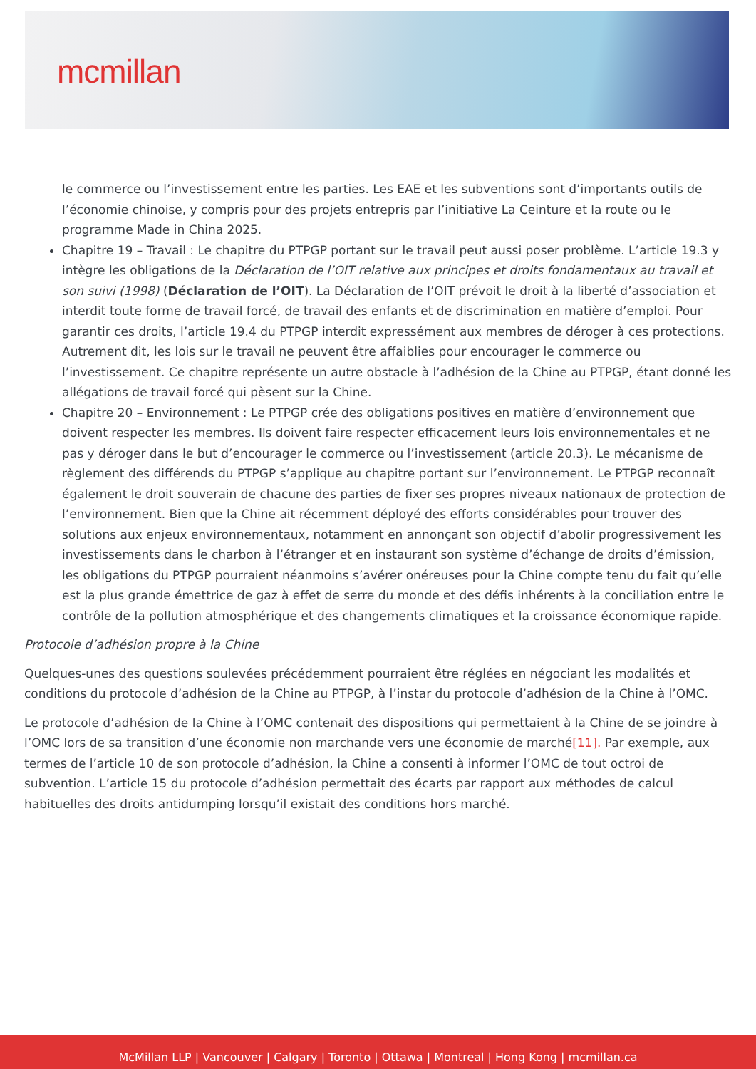mcmillan
le commerce ou l’investissement entre les parties. Les EAE et les subventions sont d’importants outils de l’économie chinoise, y compris pour des projets entrepris par l’initiative La Ceinture et la route ou le programme Made in China 2025.
Chapitre 19 – Travail : Le chapitre du PTPGP portant sur le travail peut aussi poser problème. L’article 19.3 y intègre les obligations de la Déclaration de l’OIT relative aux principes et droits fondamentaux au travail et son suivi (1998) (Déclaration de l’OIT). La Déclaration de l’OIT prévoit le droit à la liberté d’association et interdit toute forme de travail forcé, de travail des enfants et de discrimination en matière d’emploi. Pour garantir ces droits, l’article 19.4 du PTPGP interdit expressément aux membres de déroger à ces protections. Autrement dit, les lois sur le travail ne peuvent être affaiblies pour encourager le commerce ou l’investissement. Ce chapitre représente un autre obstacle à l’adhésion de la Chine au PTPGP, étant donné les allégations de travail forcé qui pèsent sur la Chine.
Chapitre 20 – Environnement : Le PTPGP crée des obligations positives en matière d’environnement que doivent respecter les membres. Ils doivent faire respecter efficacement leurs lois environnementales et ne pas y déroger dans le but d’encourager le commerce ou l’investissement (article 20.3). Le mécanisme de règlement des différends du PTPGP s’applique au chapitre portant sur l’environnement. Le PTPGP reconnaît également le droit souverain de chacune des parties de fixer ses propres niveaux nationaux de protection de l’environnement. Bien que la Chine ait récemment déployé des efforts considérables pour trouver des solutions aux enjeux environnementaux, notamment en annonçant son objectif d’abolir progressivement les investissements dans le charbon à l’étranger et en instaurant son système d’échange de droits d’émission, les obligations du PTPGP pourraient néanmoins s’avérer onéreuses pour la Chine compte tenu du fait qu’elle est la plus grande émettrice de gaz à effet de serre du monde et des défis inhérents à la conciliation entre le contrôle de la pollution atmosphérique et des changements climatiques et la croissance économique rapide.
Protocole d’adhésion propre à la Chine
Quelques-unes des questions soulevées précédemment pourraient être réglées en négociant les modalités et conditions du protocole d’adhésion de la Chine au PTPGP, à l’instar du protocole d’adhésion de la Chine à l’OMC.
Le protocole d’adhésion de la Chine à l’OMC contenait des dispositions qui permettaient à la Chine de se joindre à l’OMC lors de sa transition d’une économie non marchande vers une économie de marché[11]. Par exemple, aux termes de l’article 10 de son protocole d’adhésion, la Chine a consenti à informer l’OMC de tout octroi de subvention. L’article 15 du protocole d’adhésion permettait des écarts par rapport aux méthodes de calcul habituelles des droits antidumping lorsqu’il existait des conditions hors marché.
McMillan LLP | Vancouver | Calgary | Toronto | Ottawa | Montreal | Hong Kong | mcmillan.ca